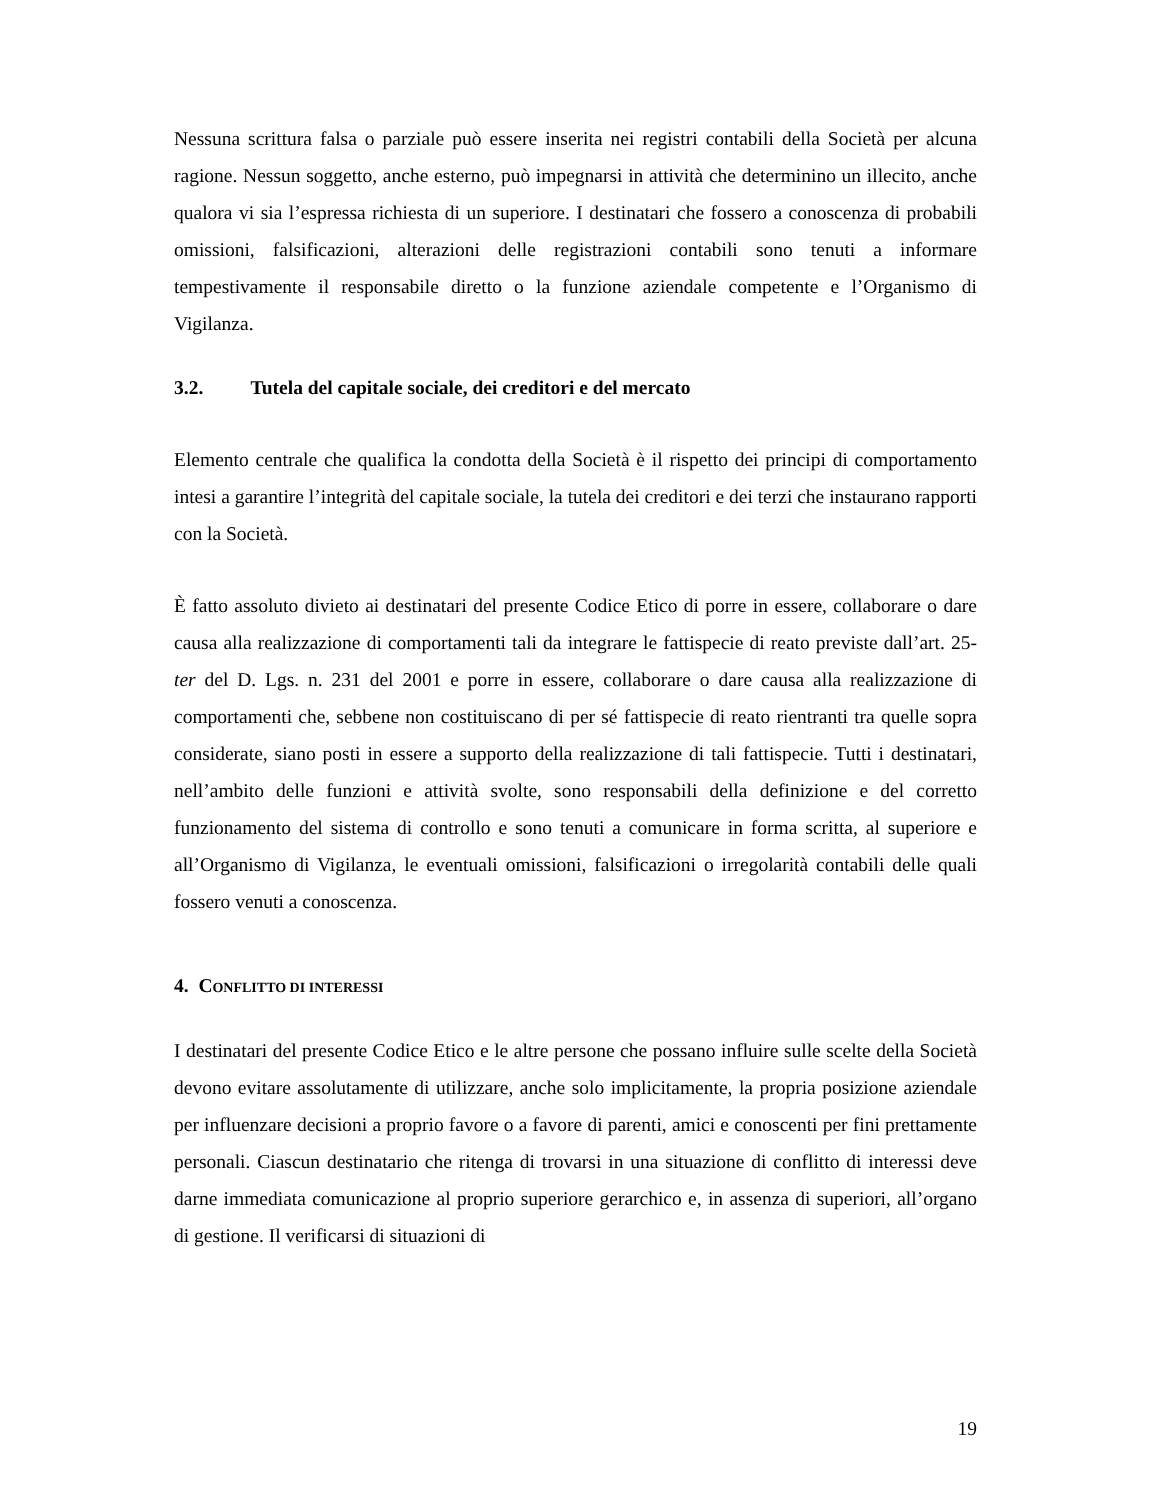Nessuna scrittura falsa o parziale può essere inserita nei registri contabili della Società per alcuna ragione. Nessun soggetto, anche esterno, può impegnarsi in attività che determinino un illecito, anche qualora vi sia l’espressa richiesta di un superiore. I destinatari che fossero a conoscenza di probabili omissioni, falsificazioni, alterazioni delle registrazioni contabili sono tenuti a informare tempestivamente il responsabile diretto o la funzione aziendale competente e l’Organismo di Vigilanza.
3.2. Tutela del capitale sociale, dei creditori e del mercato
Elemento centrale che qualifica la condotta della Società è il rispetto dei principi di comportamento intesi a garantire l’integrità del capitale sociale, la tutela dei creditori e dei terzi che instaurano rapporti con la Società.
È fatto assoluto divieto ai destinatari del presente Codice Etico di porre in essere, collaborare o dare causa alla realizzazione di comportamenti tali da integrare le fattispecie di reato previste dall’art. 25-ter del D. Lgs. n. 231 del 2001 e porre in essere, collaborare o dare causa alla realizzazione di comportamenti che, sebbene non costituiscano di per sé fattispecie di reato rientranti tra quelle sopra considerate, siano posti in essere a supporto della realizzazione di tali fattispecie. Tutti i destinatari, nell’ambito delle funzioni e attività svolte, sono responsabili della definizione e del corretto funzionamento del sistema di controllo e sono tenuti a comunicare in forma scritta, al superiore e all’Organismo di Vigilanza, le eventuali omissioni, falsificazioni o irregolarità contabili delle quali fossero venuti a conoscenza.
4. CONFLITTO DI INTERESSI
I destinatari del presente Codice Etico e le altre persone che possano influire sulle scelte della Società devono evitare assolutamente di utilizzare, anche solo implicitamente, la propria posizione aziendale per influenzare decisioni a proprio favore o a favore di parenti, amici e conoscenti per fini prettamente personali. Ciascun destinatario che ritenga di trovarsi in una situazione di conflitto di interessi deve darne immediata comunicazione al proprio superiore gerarchico e, in assenza di superiori, all’organo di gestione. Il verificarsi di situazioni di
19